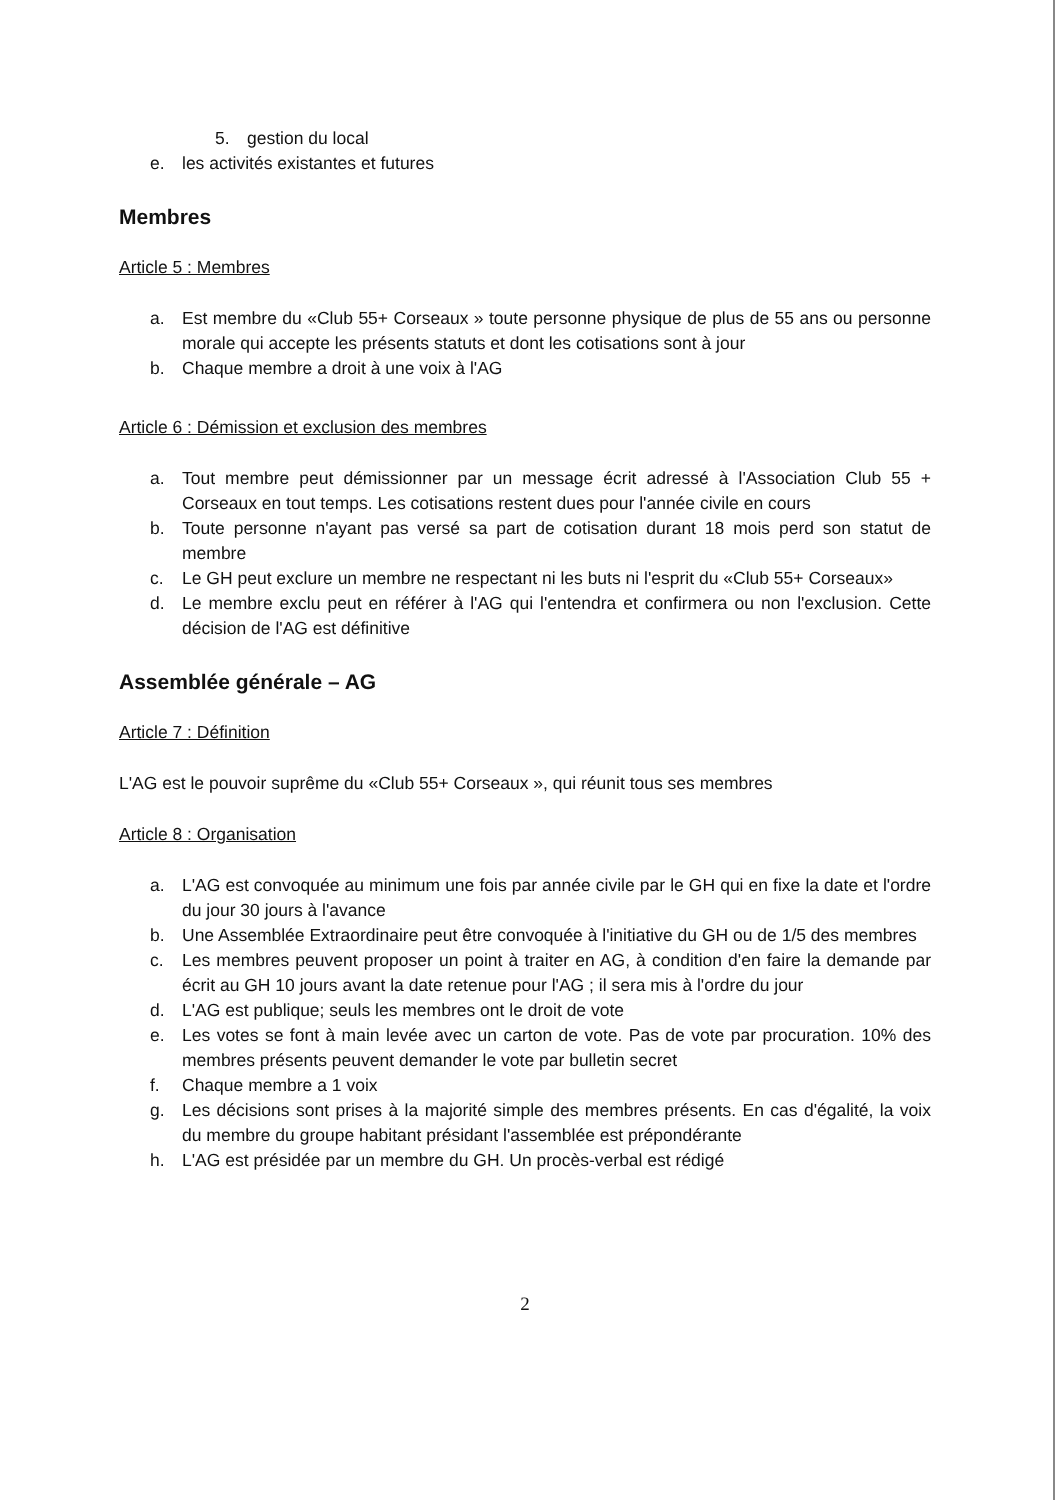5. gestion du local
e. les activités existantes et futures
Membres
Article 5 : Membres
a. Est membre du «Club 55+ Corseaux » toute personne physique de plus de 55 ans ou personne morale qui accepte les présents statuts et dont les cotisations sont à jour
b. Chaque membre a droit à une voix à l'AG
Article 6 : Démission et exclusion des membres
a. Tout membre peut démissionner par un message écrit adressé à l'Association Club 55 + Corseaux en tout temps. Les cotisations restent dues pour l'année civile en cours
b. Toute personne n'ayant pas versé sa part de cotisation durant 18 mois perd son statut de membre
c. Le GH peut exclure un membre ne respectant ni les buts ni l'esprit du «Club 55+ Corseaux»
d. Le membre exclu peut en référer à l'AG qui l'entendra et confirmera ou non l'exclusion. Cette décision de l'AG est définitive
Assemblée générale – AG
Article 7 : Définition
L'AG est le pouvoir suprême du «Club 55+ Corseaux », qui réunit tous ses membres
Article 8 : Organisation
a. L'AG est convoquée au minimum une fois par année civile par le GH qui en fixe la date et l'ordre du jour 30 jours à l'avance
b. Une Assemblée Extraordinaire peut être convoquée à l'initiative du GH ou de 1/5 des membres
c. Les membres peuvent proposer un point à traiter en AG, à condition d'en faire la demande par écrit au GH 10 jours avant la date retenue pour l'AG ; il sera mis à l'ordre du jour
d. L'AG est publique; seuls les membres ont le droit de vote
e. Les votes se font à main levée avec un carton de vote. Pas de vote par procuration. 10% des membres présents peuvent demander le vote par bulletin secret
f. Chaque membre a 1 voix
g. Les décisions sont prises à la majorité simple des membres présents. En cas d'égalité, la voix du membre du groupe habitant présidant l'assemblée est prépondérante
h. L'AG est présidée par un membre du GH. Un procès-verbal est rédigé
2